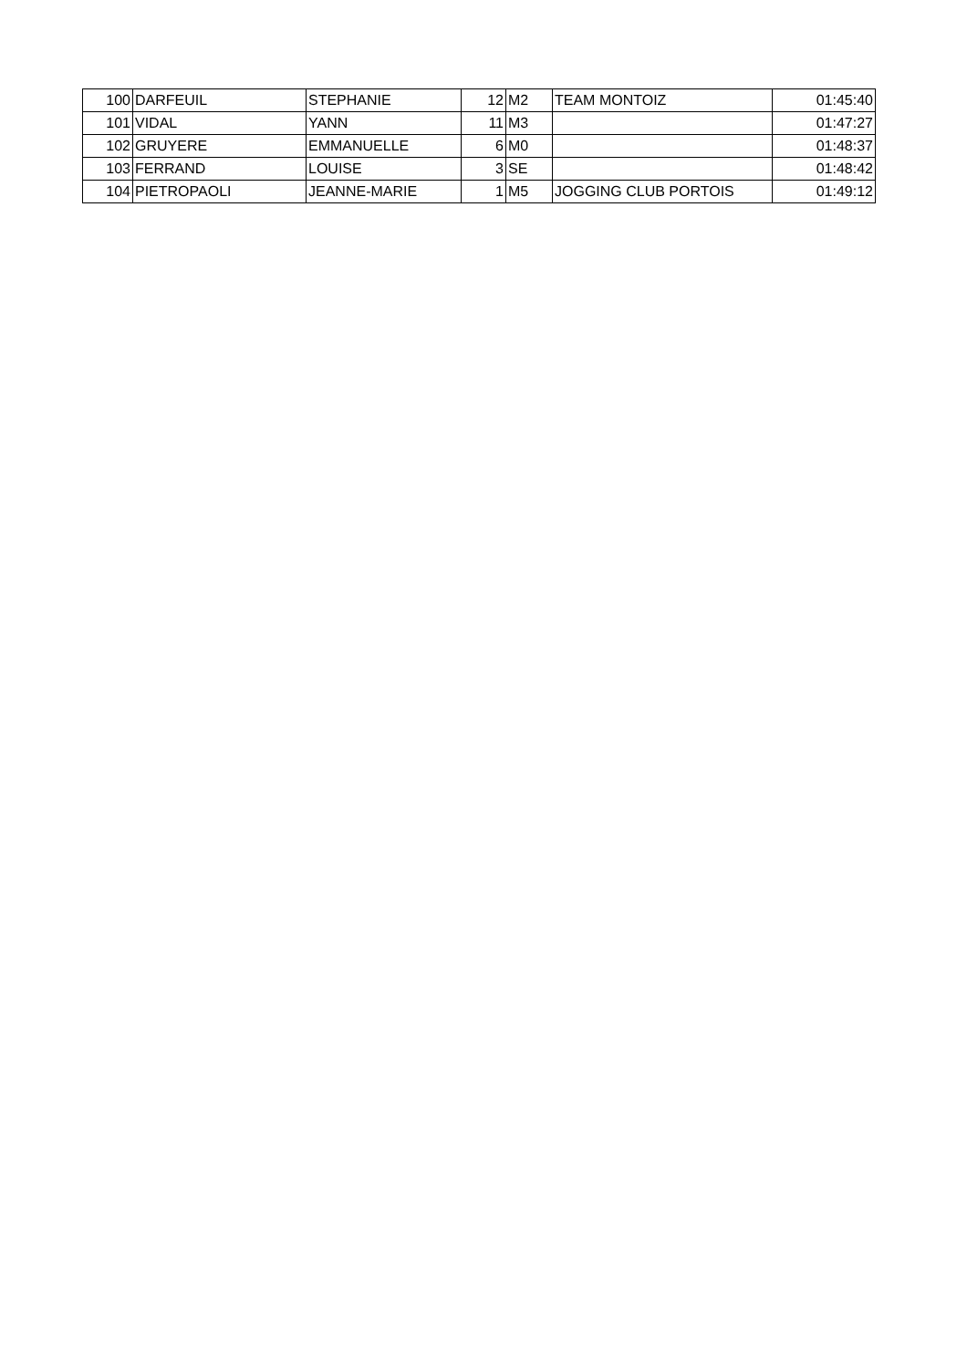| 100 | DARFEUIL | STEPHANIE | 12 | M2 | TEAM MONTOIZ | 01:45:40 |
| 101 | VIDAL | YANN | 11 | M3 | | 01:47:27 |
| 102 | GRUYERE | EMMANUELLE | 6 | M0 | | 01:48:37 |
| 103 | FERRAND | LOUISE | 3 | SE | | 01:48:42 |
| 104 | PIETROPAOLI | JEANNE-MARIE | 1 | M5 | JOGGING CLUB PORTOIS | 01:49:12 |